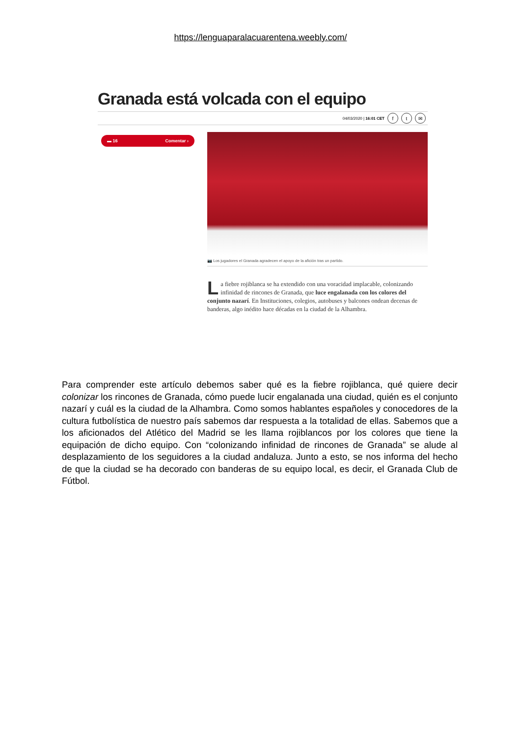https://lenguaparalacuarentena.weebly.com/
Granada está volcada con el equipo
04/03/2020 | 16:01 CET f t ✉
▬ 16 Comentar ›
📷 Los jugadores el Granada agradecen el apoyo de la afición tras un partido.
La fiebre rojiblanca se ha extendido con una voracidad implacable, colonizando infinidad de rincones de Granada, que luce engalanada con los colores del conjunto nazarí. En Instituciones, colegios, autobuses y balcones ondean decenas de banderas, algo inédito hace décadas en la ciudad de la Alhambra.
Para comprender este artículo debemos saber qué es la fiebre rojiblanca, qué quiere decir colonizar los rincones de Granada, cómo puede lucir engalanada una ciudad, quién es el conjunto nazarí y cuál es la ciudad de la Alhambra. Como somos hablantes españoles y conocedores de la cultura futbolística de nuestro país sabemos dar respuesta a la totalidad de ellas. Sabemos que a los aficionados del Atlético del Madrid se les llama rojiblancos por los colores que tiene la equipación de dicho equipo. Con “colonizando infinidad de rincones de Granada” se alude al desplazamiento de los seguidores a la ciudad andaluza. Junto a esto, se nos informa del hecho de que la ciudad se ha decorado con banderas de su equipo local, es decir, el Granada Club de Fútbol.